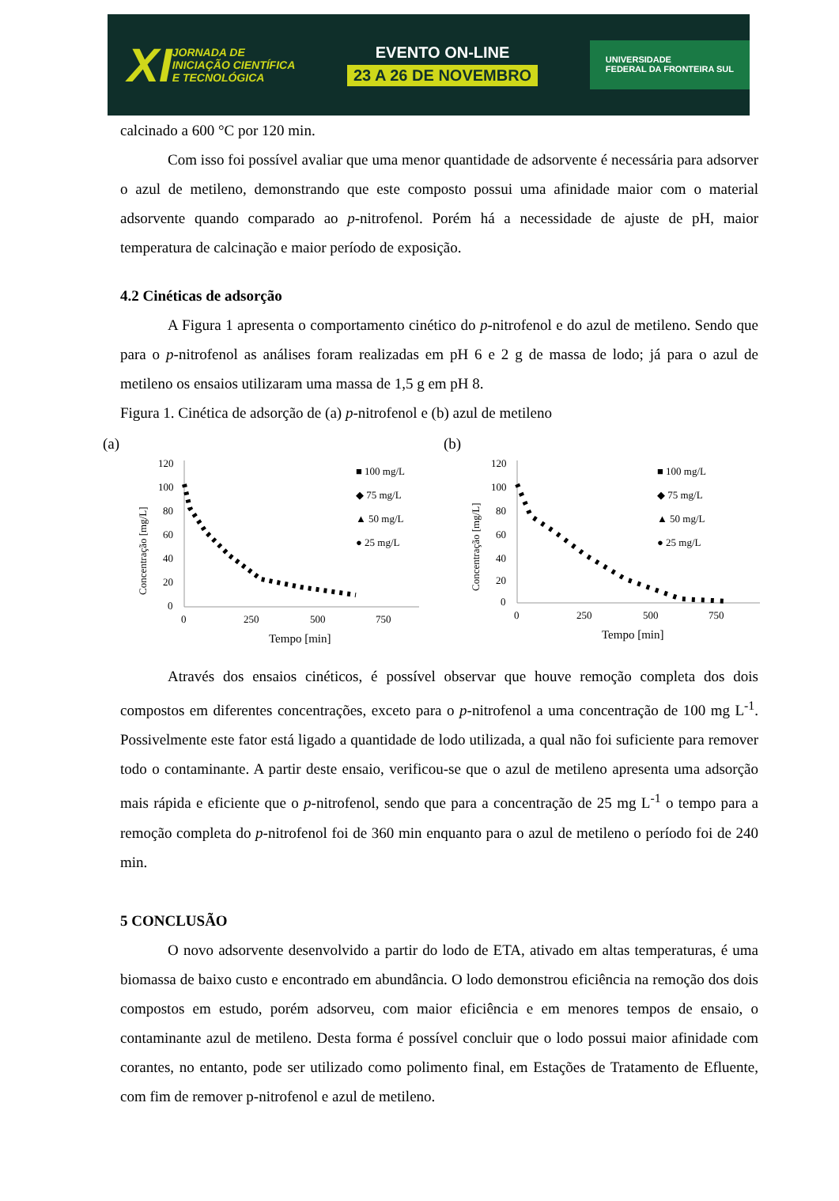XI JORNADA DE
INICIAÇÃO CIENTÍFICA
E TECNOLÓGICA
EVENTO ON-LINE
23 A 26 DE NOVEMBRO
UNIVERSIDADE
FEDERAL DA FRONTEIRA SUL
calcinado a 600 °C por 120 min.
Com isso foi possível avaliar que uma menor quantidade de adsorvente é necessária para adsorver o azul de metileno, demonstrando que este composto possui uma afinidade maior com o material adsorvente quando comparado ao p-nitrofenol. Porém há a necessidade de ajuste de pH, maior temperatura de calcinação e maior período de exposição.
4.2 Cinéticas de adsorção
A Figura 1 apresenta o comportamento cinético do p-nitrofenol e do azul de metileno. Sendo que para o p-nitrofenol as análises foram realizadas em pH 6 e 2 g de massa de lodo; já para o azul de metileno os ensaios utilizaram uma massa de 1,5 g em pH 8.
Figura 1. Cinética de adsorção de (a) p-nitrofenol e (b) azul de metileno
(a)
120
100
80
60
40
20
0
0
250
500
750
Tempo [min]
Concentração [mg/L]
■ 100 mg/L
◆ 75 mg/L
▲ 50 mg/L
● 25 mg/L
(b)
120
100
80
60
40
20
0
0
250
500
750
Tempo [min]
Concentração [mg/L]
■ 100 mg/L
◆ 75 mg/L
▲ 50 mg/L
● 25 mg/L
Através dos ensaios cinéticos, é possível observar que houve remoção completa dos dois compostos em diferentes concentrações, exceto para o p-nitrofenol a uma concentração de 100 mg L<sup>-1</sup>. Possivelmente este fator está ligado a quantidade de lodo utilizada, a qual não foi suficiente para remover todo o contaminante. A partir deste ensaio, verificou-se que o azul de metileno apresenta uma adsorção mais rápida e eficiente que o p-nitrofenol, sendo que para a concentração de 25 mg L<sup>-1</sup> o tempo para a remoção completa do p-nitrofenol foi de 360 min enquanto para o azul de metileno o período foi de 240 min.
5 CONCLUSÃO
O novo adsorvente desenvolvido a partir do lodo de ETA, ativado em altas temperaturas, é uma biomassa de baixo custo e encontrado em abundância. O lodo demonstrou eficiência na remoção dos dois compostos em estudo, porém adsorveu, com maior eficiência e em menores tempos de ensaio, o contaminante azul de metileno. Desta forma é possível concluir que o lodo possui maior afinidade com corantes, no entanto, pode ser utilizado como polimento final, em Estações de Tratamento de Efluente, com fim de remover p-nitrofenol e azul de metileno.